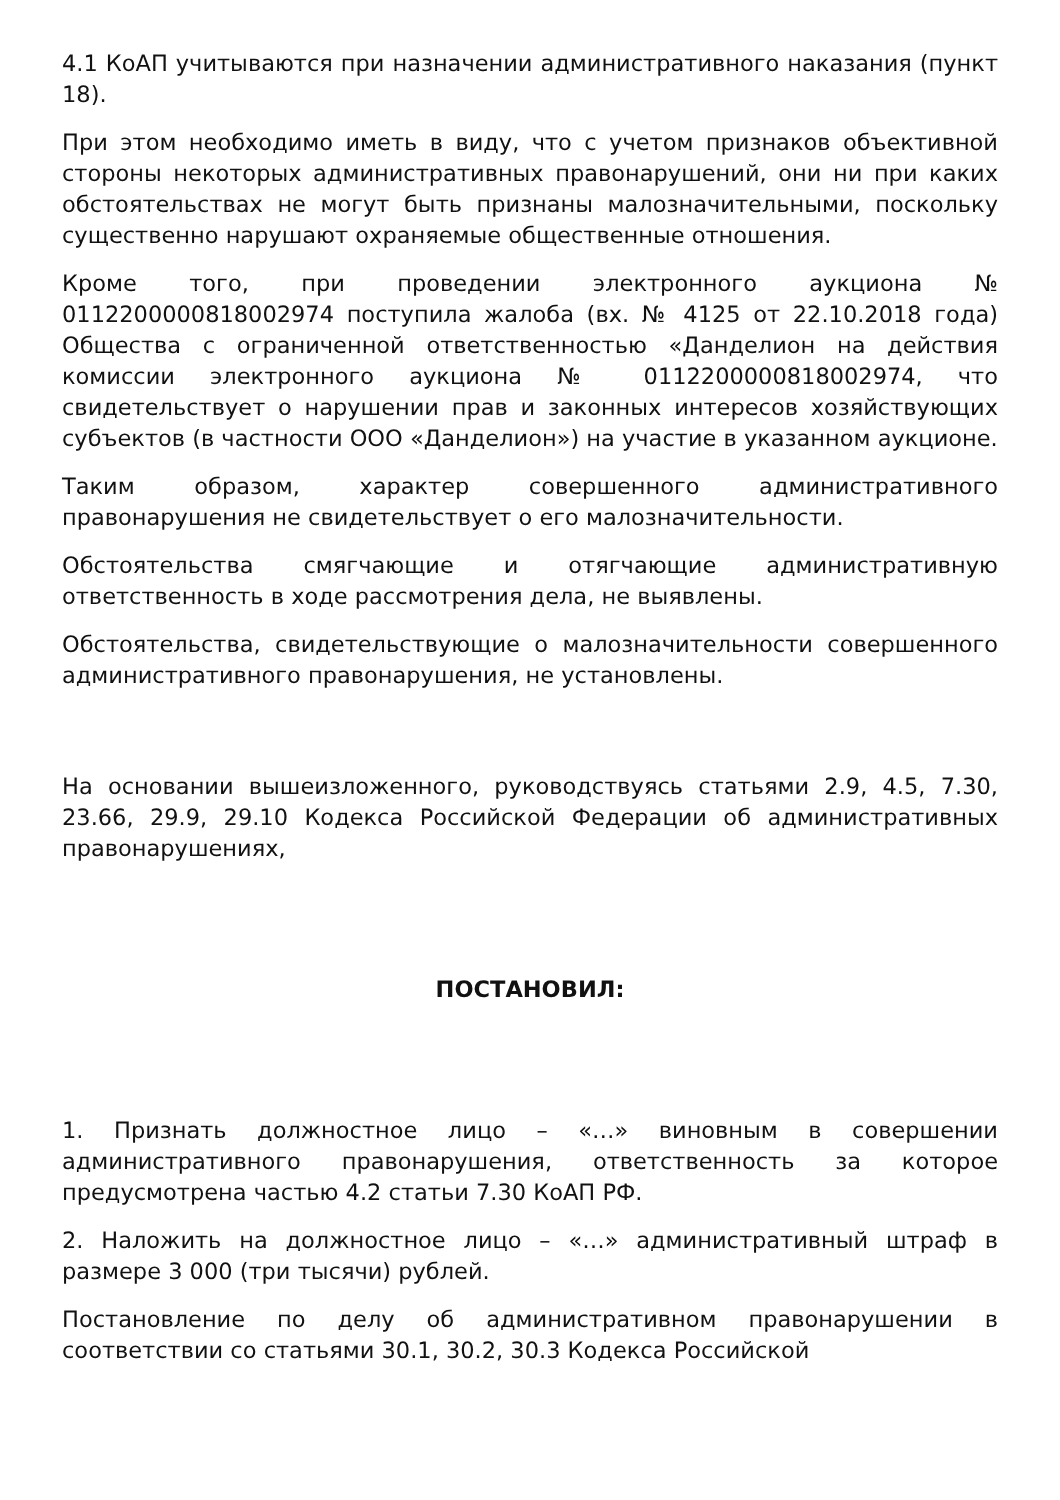4.1 КоАП учитываются при назначении административного наказания (пункт 18).
При этом необходимо иметь в виду, что с учетом признаков объективной стороны некоторых административных правонарушений, они ни при каких обстоятельствах не могут быть признаны малозначительными, поскольку существенно нарушают охраняемые общественные отношения.
Кроме того, при проведении электронного аукциона № 0112200000818002974 поступила жалоба (вх. № 4125 от 22.10.2018 года) Общества с ограниченной ответственностью «Данделион на действия комиссии электронного аукциона № 0112200000818002974, что свидетельствует о нарушении прав и законных интересов хозяйствующих субъектов (в частности ООО «Данделион») на участие в указанном аукционе.
Таким образом, характер совершенного административного правонарушения не свидетельствует о его малозначительности.
Обстоятельства смягчающие и отягчающие административную ответственность в ходе рассмотрения дела, не выявлены.
Обстоятельства, свидетельствующие о малозначительности совершенного административного правонарушения, не установлены.
На основании вышеизложенного, руководствуясь статьями 2.9, 4.5, 7.30, 23.66, 29.9, 29.10 Кодекса Российской Федерации об административных правонарушениях,
ПОСТАНОВИЛ:
1. Признать должностное лицо – «…» виновным в совершении административного правонарушения, ответственность за которое предусмотрена частью 4.2 статьи 7.30 КоАП РФ.
2. Наложить на должностное лицо – «…» административный штраф в размере 3 000 (три тысячи) рублей.
Постановление по делу об административном правонарушении в соответствии со статьями 30.1, 30.2, 30.3 Кодекса Российской